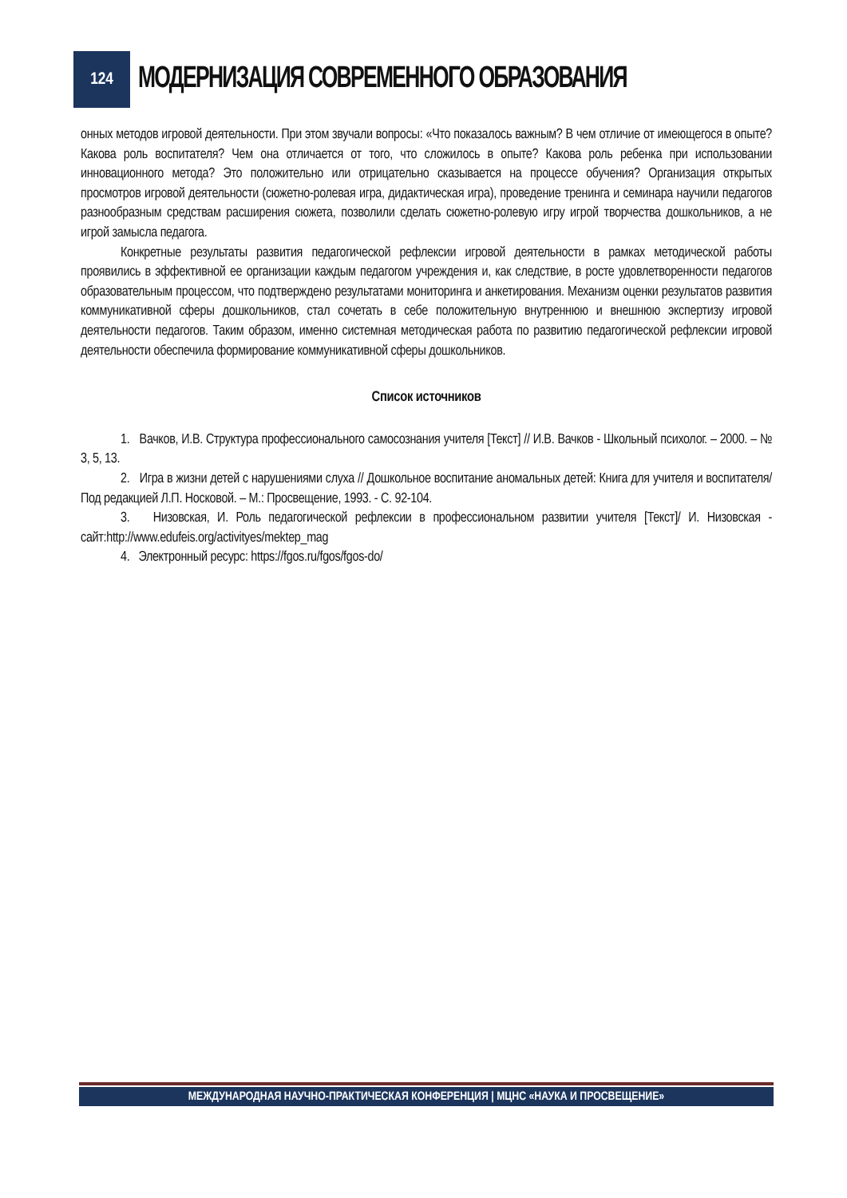124
МОДЕРНИЗАЦИЯ СОВРЕМЕННОГО ОБРАЗОВАНИЯ
онных методов игровой деятельности. При этом звучали вопросы: «Что показалось важным? В чем отличие от имеющегося в опыте? Какова роль воспитателя? Чем она отличается от того, что сложилось в опыте? Какова роль ребенка при использовании инновационного метода? Это положительно или отрицательно сказывается на процессе обучения? Организация открытых просмотров игровой деятельности (сюжетно-ролевая игра, дидактическая игра), проведение тренинга и семинара научили педагогов разнообразным средствам расширения сюжета, позволили сделать сюжетно-ролевую игру игрой творчества дошкольников, а не игрой замысла педагога.
Конкретные результаты развития педагогической рефлексии игровой деятельности в рамках методической работы проявились в эффективной ее организации каждым педагогом учреждения и, как следствие, в росте удовлетворенности педагогов образовательным процессом, что подтверждено результатами мониторинга и анкетирования. Механизм оценки результатов развития коммуникативной сферы дошкольников, стал сочетать в себе положительную внутреннюю и внешнюю экспертизу игровой деятельности педагогов. Таким образом, именно системная методическая работа по развитию педагогической рефлексии игровой деятельности обеспечила формирование коммуникативной сферы дошкольников.
Список источников
1. Вачков, И.В. Структура профессионального самосознания учителя [Текст] // И.В. Вачков - Школьный психолог. – 2000. – № 3, 5, 13.
2. Игра в жизни детей с нарушениями слуха // Дошкольное воспитание аномальных детей: Книга для учителя и воспитателя/ Под редакцией Л.П. Носковой. – М.: Просвещение, 1993. - С. 92-104.
3. Низовская, И. Роль педагогической рефлексии в профессиональном развитии учителя [Текст]/ И. Низовская - сайт:http://www.edufeis.org/activityes/mektep_mag
4. Электронный ресурс: https://fgos.ru/fgos/fgos-do/
МЕЖДУНАРОДНАЯ НАУЧНО-ПРАКТИЧЕСКАЯ КОНФЕРЕНЦИЯ | МЦНС «НАУКА И ПРОСВЕЩЕНИЕ»